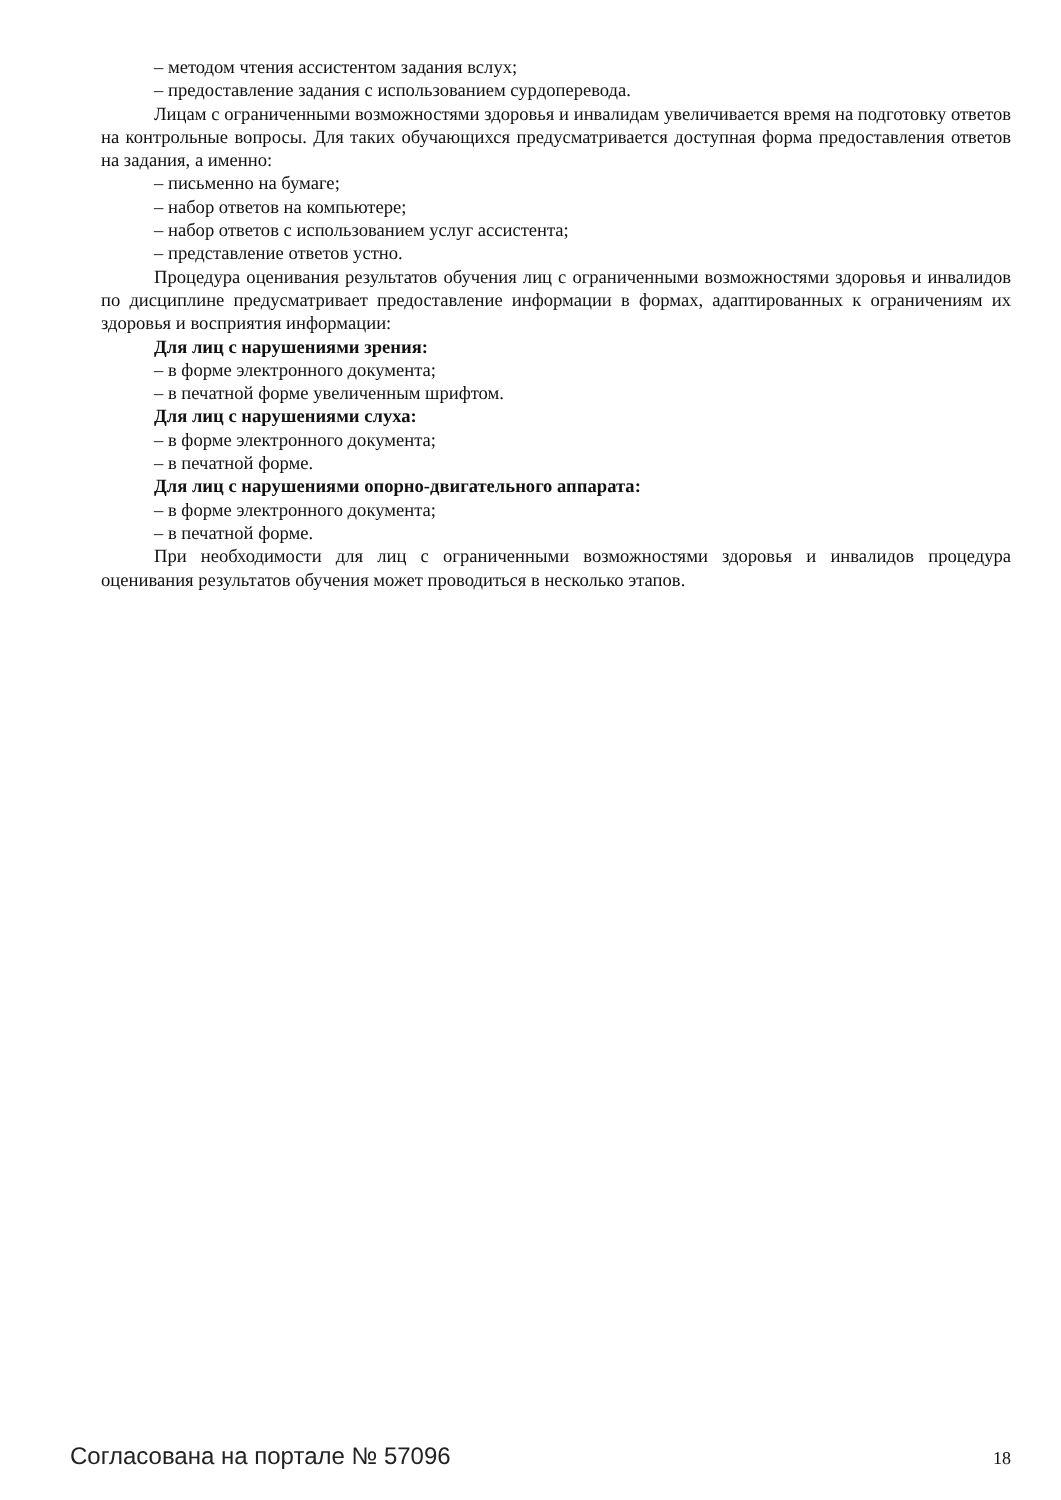– методом чтения ассистентом задания вслух;
– предоставление задания с использованием сурдоперевода.
Лицам с ограниченными возможностями здоровья и инвалидам увеличивается время на подготовку ответов на контрольные вопросы. Для таких обучающихся предусматривается доступная форма предоставления ответов на задания, а именно:
– письменно на бумаге;
– набор ответов на компьютере;
– набор ответов с использованием услуг ассистента;
– представление ответов устно.
Процедура оценивания результатов обучения лиц с ограниченными возможностями здоровья и инвалидов по дисциплине предусматривает предоставление информации в формах, адаптированных к ограничениям их здоровья и восприятия информации:
Для лиц с нарушениями зрения:
– в форме электронного документа;
– в печатной форме увеличенным шрифтом.
Для лиц с нарушениями слуха:
– в форме электронного документа;
– в печатной форме.
Для лиц с нарушениями опорно-двигательного аппарата:
– в форме электронного документа;
– в печатной форме.
При необходимости для лиц с ограниченными возможностями здоровья и инвалидов процедура оценивания результатов обучения может проводиться в несколько этапов.
Согласована на портале № 57096 18